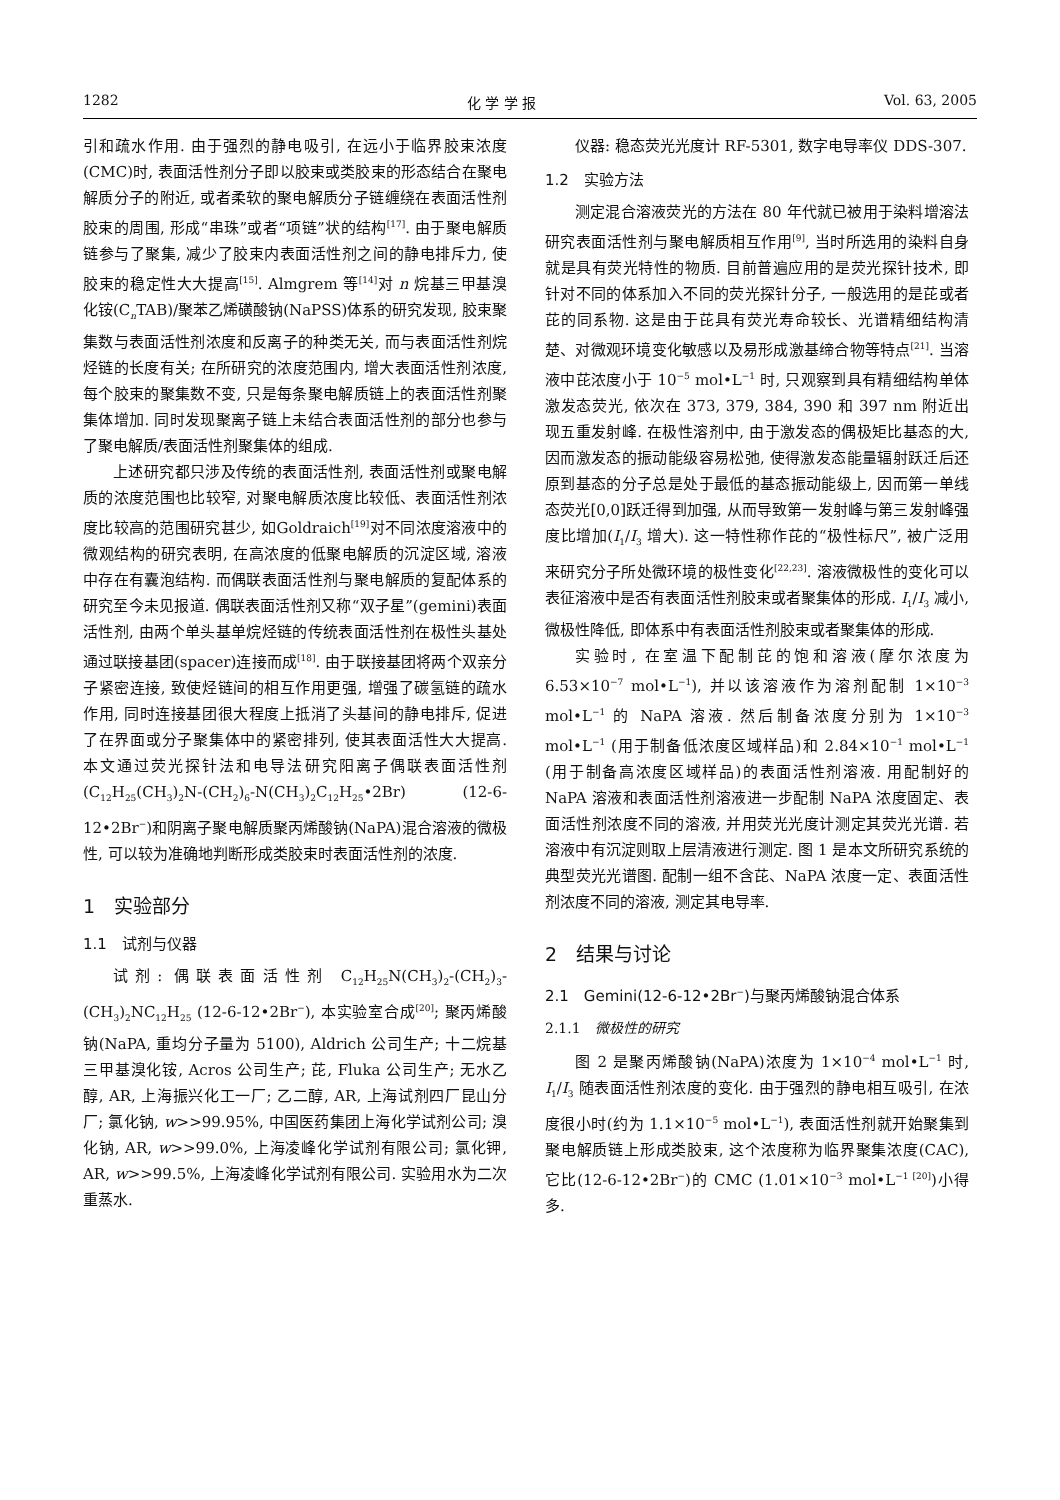1282 化 学 学 报 Vol. 63, 2005
引和疏水作用. 由于强烈的静电吸引, 在远小于临界胶束浓度(CMC)时, 表面活性剂分子即以胶束或类胶束的形态结合在聚电解质分子的附近, 或者柔软的聚电解质分子链缠绕在表面活性剂胶束的周围, 形成“串珠”或者“项链”状的结构<sup>[17]</sup>. 由于聚电解质链参与了聚集, 减少了胶束内表面活性剂之间的静电排斥力, 使胶束的稳定性大大提高<sup>[15]</sup>. Almgrem 等<sup>[14]</sup>对 n 烷基三甲基溴化铵(C<sub>n</sub>TAB)/聚苯乙烯磺酸钠(NaPSS)体系的研究发现, 胶束聚集数与表面活性剂浓度和反离子的种类无关, 而与表面活性剂烷烃链的长度有关; 在所研究的浓度范围内, 增大表面活性剂浓度, 每个胶束的聚集数不变, 只是每条聚电解质链上的表面活性剂聚集体增加. 同时发现聚离子链上未结合表面活性剂的部分也参与了聚电解质/表面活性剂聚集体的组成.
上述研究都只涉及传统的表面活性剂, 表面活性剂或聚电解质的浓度范围也比较窄, 对聚电解质浓度比较低、表面活性剂浓度比较高的范围研究甚少, 如Goldraich<sup>[19]</sup>对不同浓度溶液中的微观结构的研究表明, 在高浓度的低聚电解质的沉淀区域, 溶液中存在有囊泡结构. 而偶联表面活性剂与聚电解质的复配体系的研究至今未见报道. 偶联表面活性剂又称“双子星”(gemini)表面活性剂, 由两个单头基单烷烃链的传统表面活性剂在极性头基处通过联接基团(spacer)连接而成<sup>[18]</sup>. 由于联接基团将两个双亲分子紧密连接, 致使烃链间的相互作用更强, 增强了碳氢链的疏水作用, 同时连接基团很大程度上抵消了头基间的静电排斥, 促进了在界面或分子聚集体中的紧密排列, 使其表面活性大大提高. 本文通过荧光探针法和电导法研究阳离子偶联表面活性剂(C<sub>12</sub>H<sub>25</sub>(CH<sub>3</sub>)<sub>2</sub>N-(CH<sub>2</sub>)<sub>6</sub>-N(CH<sub>3</sub>)<sub>2</sub>C<sub>12</sub>H<sub>25</sub>•2Br) (12-6-12•2Br<sup>−</sup>)和阴离子聚电解质聚丙烯酸钠(NaPA)混合溶液的微极性, 可以较为准确地判断形成类胶束时表面活性剂的浓度.
1　实验部分
1.1　试剂与仪器
试剂: 偶联表面活性剂 C<sub>12</sub>H<sub>25</sub>N(CH<sub>3</sub>)<sub>2</sub>-(CH<sub>2</sub>)<sub>3</sub>-(CH<sub>3</sub>)<sub>2</sub>NC<sub>12</sub>H<sub>25</sub> (12-6-12•2Br<sup>−</sup>), 本实验室合成<sup>[20]</sup>; 聚丙烯酸钠(NaPA, 重均分子量为 5100), Aldrich 公司生产; 十二烷基三甲基溴化铵, Acros 公司生产; 芘, Fluka 公司生产; 无水乙醇, AR, 上海振兴化工一厂; 乙二醇, AR, 上海试剂四厂昆山分厂; 氯化钠, w>>99.95%, 中国医药集团上海化学试剂公司; 溴化钠, AR, w>>99.0%, 上海凌峰化学试剂有限公司; 氯化钾, AR, w>>99.5%, 上海凌峰化学试剂有限公司. 实验用水为二次重蒸水.
仪器: 稳态荧光光度计 RF-5301, 数字电导率仪 DDS-307.
1.2　实验方法
测定混合溶液荧光的方法在 80 年代就已被用于染料增溶法研究表面活性剂与聚电解质相互作用<sup>[9]</sup>, 当时所选用的染料自身就是具有荧光特性的物质. 目前普遍应用的是荧光探针技术, 即针对不同的体系加入不同的荧光探针分子, 一般选用的是芘或者芘的同系物. 这是由于芘具有荧光寿命较长、光谱精细结构清楚、对微观环境变化敏感以及易形成激基缔合物等特点<sup>[21]</sup>. 当溶液中芘浓度小于 10<sup>−5</sup> mol•L<sup>−1</sup> 时, 只观察到具有精细结构单体激发态荧光, 依次在 373, 379, 384, 390 和 397 nm 附近出现五重发射峰. 在极性溶剂中, 由于激发态的偶极矩比基态的大, 因而激发态的振动能级容易松弛, 使得激发态能量辐射跃迁后还原到基态的分子总是处于最低的基态振动能级上, 因而第一单线态荧光[0,0]跃迁得到加强, 从而导致第一发射峰与第三发射峰强度比增加(I<sub>1</sub>/I<sub>3</sub> 增大). 这一特性称作芘的“极性标尺”, 被广泛用来研究分子所处微环境的极性变化<sup>[22,23]</sup>. 溶液微极性的变化可以表征溶液中是否有表面活性剂胶束或者聚集体的形成. I<sub>1</sub>/I<sub>3</sub> 减小, 微极性降低, 即体系中有表面活性剂胶束或者聚集体的形成.
实验时, 在室温下配制芘的饱和溶液(摩尔浓度为 6.53×10<sup>−7</sup> mol•L<sup>−1</sup>), 并以该溶液作为溶剂配制 1×10<sup>−3</sup> mol•L<sup>−1</sup> 的 NaPA 溶液. 然后制备浓度分别为 1×10<sup>−3</sup> mol•L<sup>−1</sup> (用于制备低浓度区域样品)和 2.84×10<sup>−1</sup> mol•L<sup>−1</sup> (用于制备高浓度区域样品)的表面活性剂溶液. 用配制好的 NaPA 溶液和表面活性剂溶液进一步配制 NaPA 浓度固定、表面活性剂浓度不同的溶液, 并用荧光光度计测定其荧光光谱. 若溶液中有沉淀则取上层清液进行测定. 图 1 是本文所研究系统的典型荧光光谱图. 配制一组不含芘、NaPA 浓度一定、表面活性剂浓度不同的溶液, 测定其电导率.
2　结果与讨论
2.1　Gemini(12-6-12•2Br<sup>−</sup>)与聚丙烯酸钠混合体系
2.1.1　微极性的研究
图 2 是聚丙烯酸钠(NaPA)浓度为 1×10<sup>−4</sup> mol•L<sup>−1</sup> 时, I<sub>1</sub>/I<sub>3</sub> 随表面活性剂浓度的变化. 由于强烈的静电相互吸引, 在浓度很小时(约为 1.1×10<sup>−5</sup> mol•L<sup>−1</sup>), 表面活性剂就开始聚集到聚电解质链上形成类胶束, 这个浓度称为临界聚集浓度(CAC), 它比(12-6-12•2Br<sup>−</sup>)的 CMC (1.01×10<sup>−3</sup> mol•L<sup>−1 [20]</sup>)小得多.